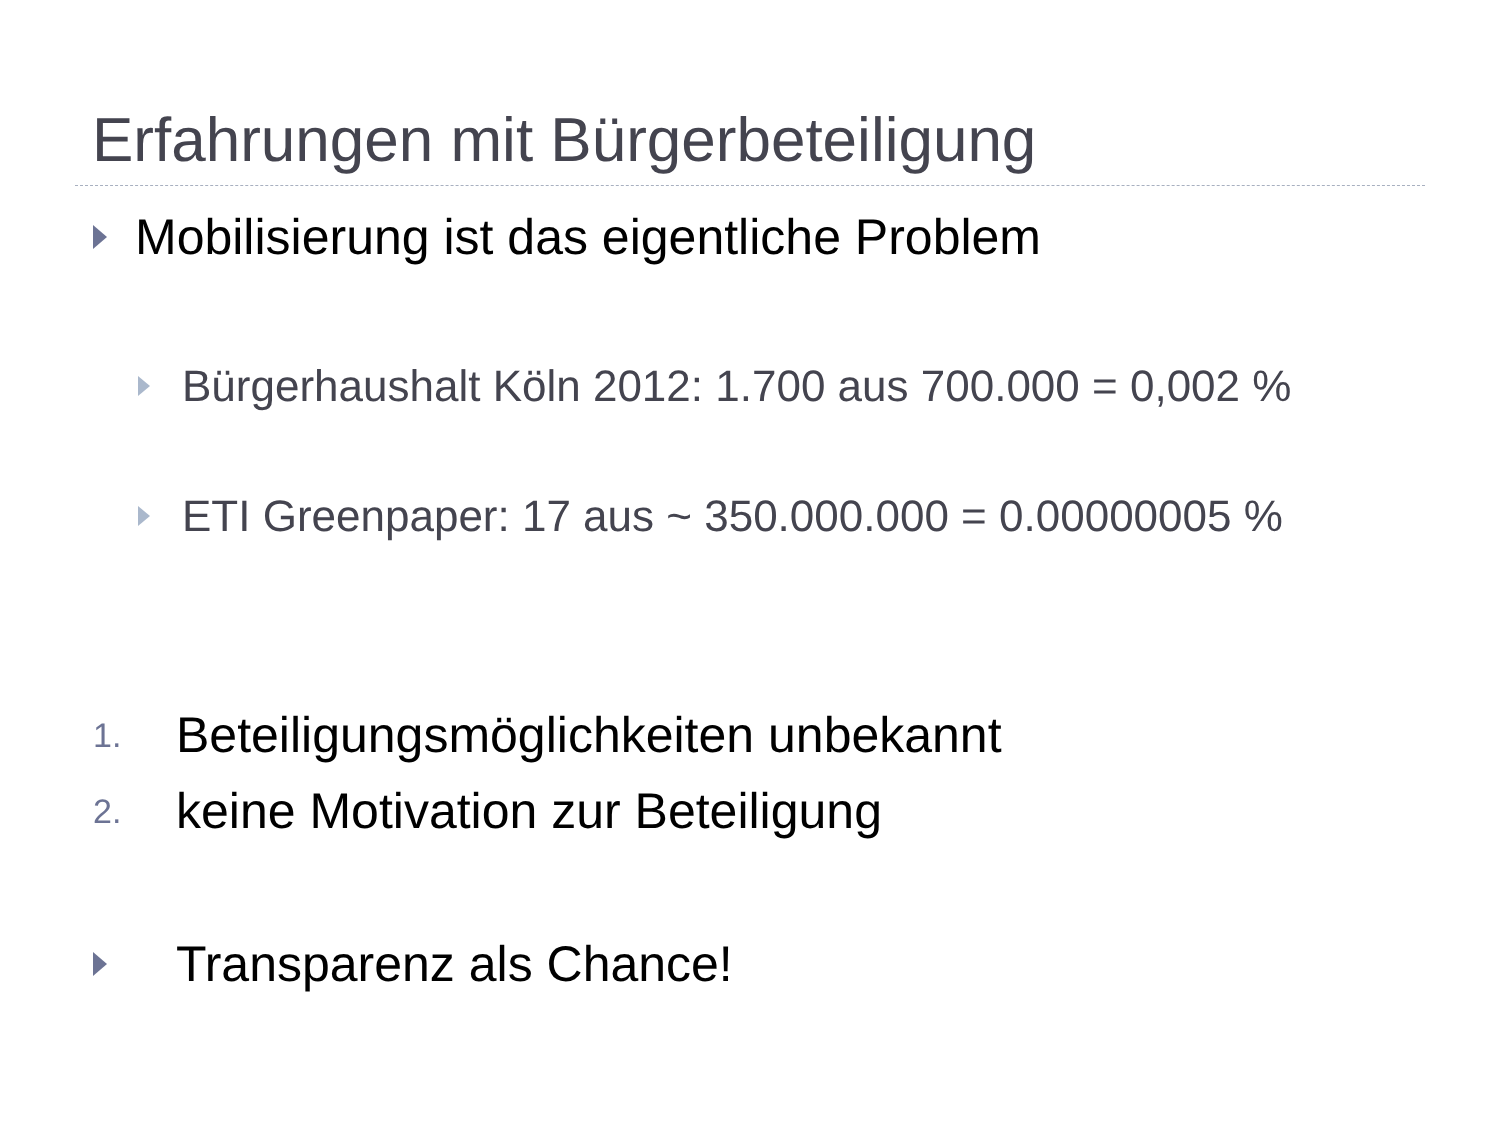Erfahrungen mit Bürgerbeteiligung
Mobilisierung ist das eigentliche Problem
Bürgerhaushalt Köln 2012: 1.700 aus 700.000 = 0,002 %
ETI Greenpaper: 17 aus ~ 350.000.000 = 0.00000005 %
1. Beteiligungsmöglichkeiten unbekannt
2. keine Motivation zur Beteiligung
Transparenz als Chance!